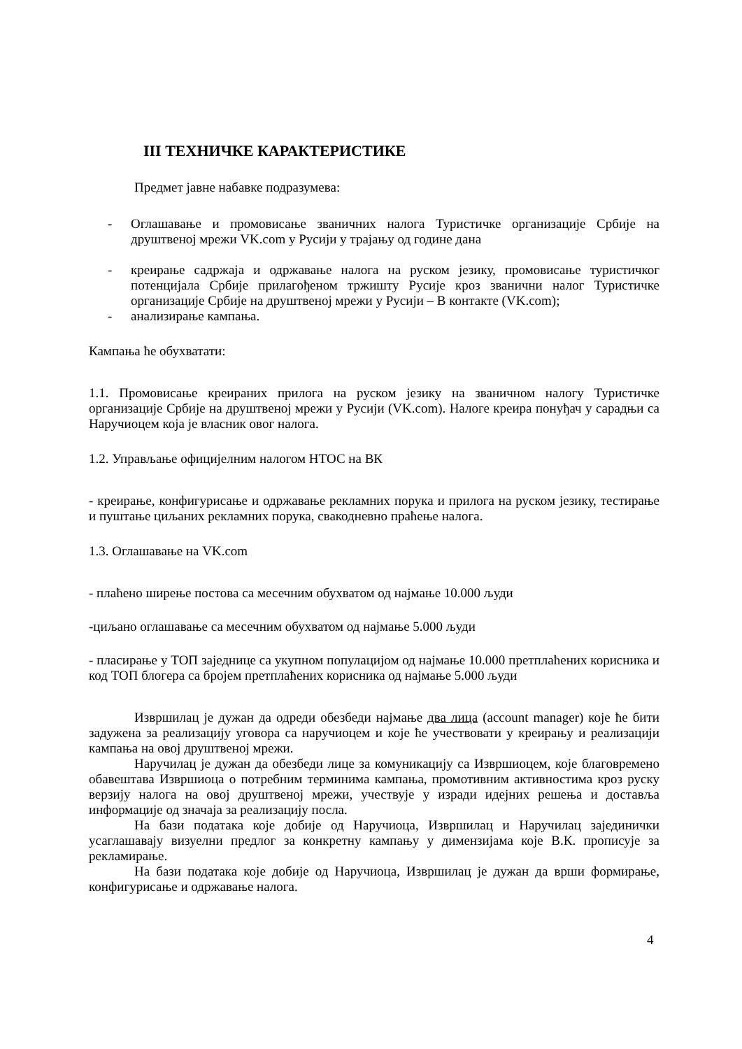III ТЕХНИЧКЕ КАРАКТЕРИСТИКЕ
Предмет јавне набавке подразумева:
- Оглашавање и промовисање званичних налога Туристичке организације Србије на друштвеној мрежи VK.com у Русији у трајању од године дана
- креирање садржаја и одржавање налога на руском језику, промовисање туристичког потенцијала Србије прилагођеном тржишту Русије кроз званични налог Туристичке организације Србије на друштвеној мрежи у Русији – В контакте (VK.com);
- анализирање кампања.
Кампања ће обухватати:
1.1. Промовисање креираних прилога на руском језику на званичном налогу Туристичке организације Србије на друштвеној мрежи у Русији (VK.com). Налоге креира понуђач у сарадњи са Наручиоцем која је власник овог налога.
1.2. Управљање официјелним налогом НТОС на ВК
- креирање, конфигурисање и одржавање рекламних порука и прилога на руском језику, тестирање и пуштање циљаних рекламних порука, свакодневно праћење налога.
1.3. Оглашавање на VK.com
- плаћено ширење постова са месечним обухватом од најмање 10.000 људи
-циљано оглашавање са месечним обухватом од најмање 5.000 људи
- пласирање у ТОП заједнице са укупном популацијом од најмање 10.000 претплаћених корисника и код ТОП блогера са бројем претплаћених корисника од најмање 5.000 људи
Извршилац је дужан да одреди обезбеди најмање два лица (account manager) које ће бити задужена за реализацију уговора са наручиоцем и које ће учествовати у креирању и реализацији кампања на овој друштвеној мрежи.
Наручилац је дужан да обезбеди лице за комуникацију са Извршиоцем, које благовремено обавештава Извршиоца о потребним терминима кампања, промотивним активностима кроз руску верзију налога на овој друштвеној мрежи, учествује у изради идејних решења и доставља информације од значаја за реализацију посла.
На бази података које добије од Наручиоца, Извршилац и Наручилац зајединички усаглашавају визуелни предлог за конкретну кампању у димензијама које В.К. прописује за рекламирање.
На бази података које добије од Наручиоца, Извршилац је дужан да врши формирање, конфигурисање и одржавање налога.
4